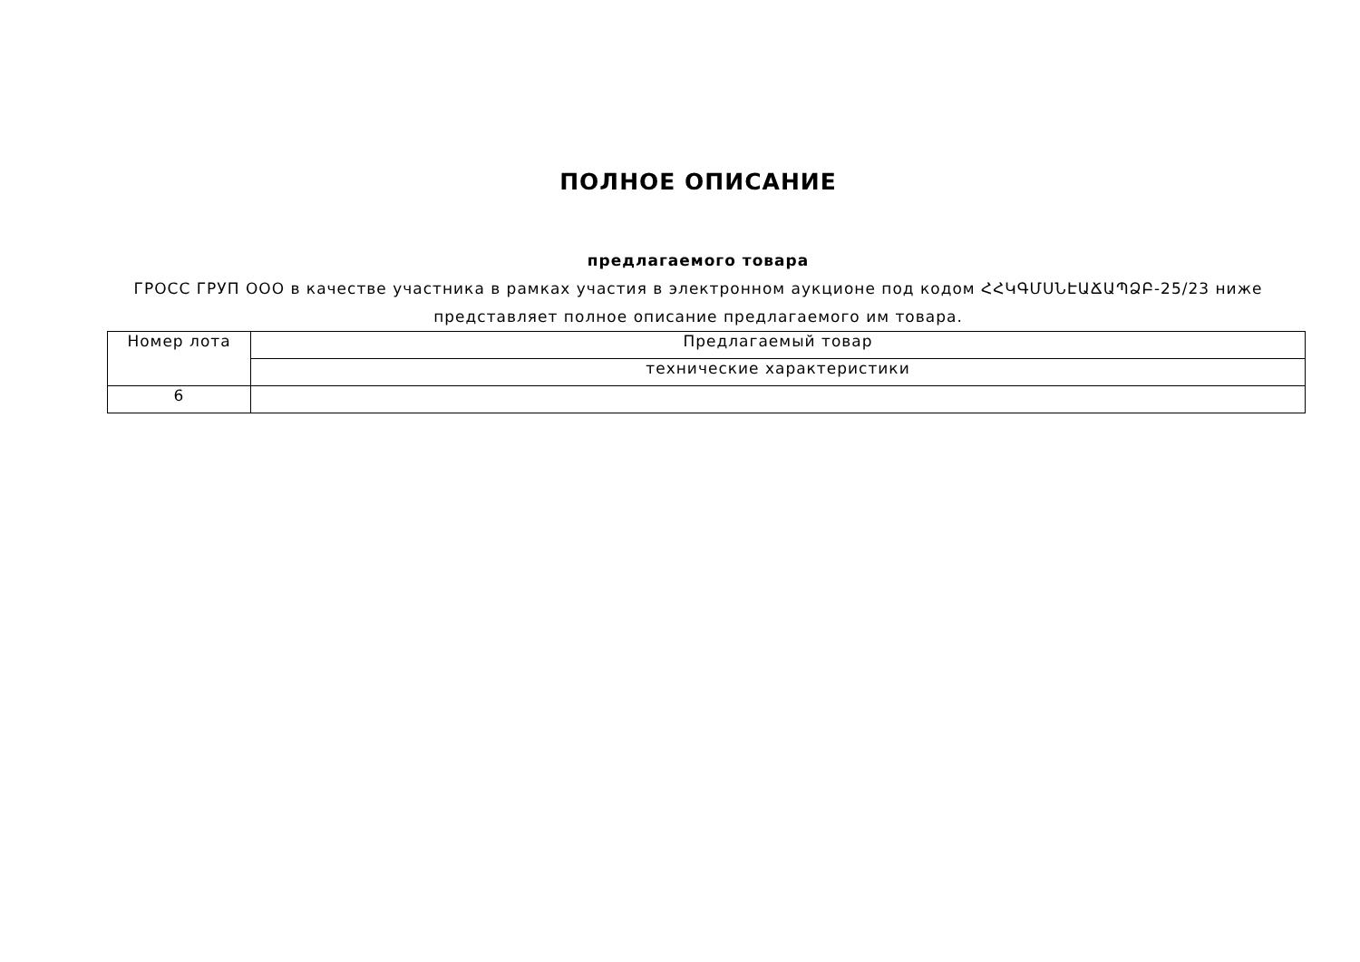ПОЛНОЕ ОПИСАНИЕ
предлагаемого товара
ГРОСС ГРУП ООО в качестве участника в рамках участия в электронном аукционе под кодом ՀՀԿԳՄՍՆԷԱՃԱՊՁԲ-25/23 ниже
представляет полное описание предлагаемого им товара.
| Номер лота | Предлагаемый товар |
| | технические характеристики |
| 6 | |